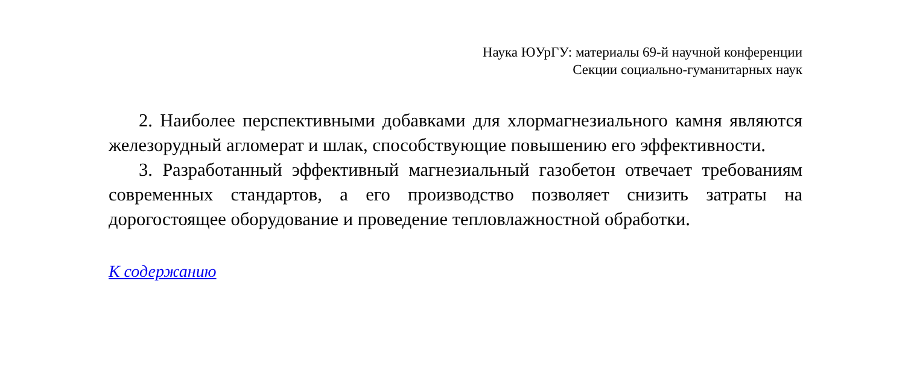Наука ЮУрГУ: материалы 69-й научной конференции
Секции социально-гуманитарных наук
2. Наиболее перспективными добавками для хлормагнезиального камня являются железорудный агломерат и шлак, способствующие повышению его эффективности.
3. Разработанный эффективный магнезиальный газобетон отвечает требованиям современных стандартов, а его производство позволяет сни­зить затраты на дорогостоящее оборудование и проведение тепловлажно­стной обработки.
К содержанию